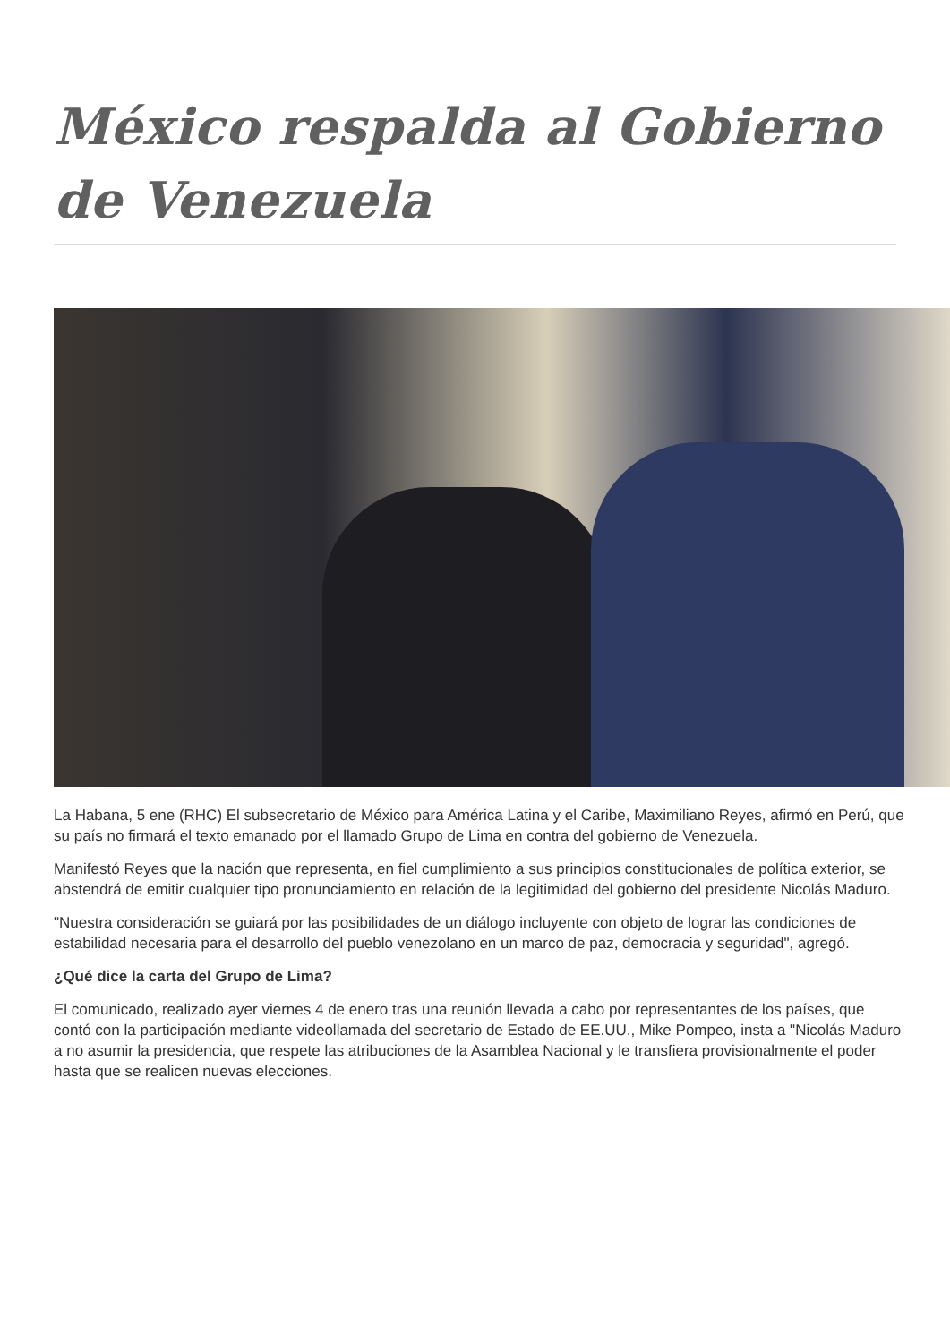México respalda al Gobierno de Venezuela
La Habana, 5 ene (RHC) El subsecretario de México para América Latina y el Caribe, Maximiliano Reyes, afirmó en Perú, que su país no firmará el texto emanado por el llamado Grupo de Lima en contra del gobierno de Venezuela.
Manifestó Reyes que la nación que representa, en fiel cumplimiento a sus principios constitucionales de política exterior, se abstendrá de emitir cualquier tipo pronunciamiento en relación de la legitimidad del gobierno del presidente Nicolás Maduro.
"Nuestra consideración se guiará por las posibilidades de un diálogo incluyente con objeto de lograr las condiciones de estabilidad necesaria para el desarrollo del pueblo venezolano en un marco de paz, democracia y seguridad", agregó.
¿Qué dice la carta del Grupo de Lima?
El comunicado, realizado ayer viernes 4 de enero tras una reunión llevada a cabo por representantes de los países, que contó con la participación mediante videollamada del secretario de Estado de EE.UU., Mike Pompeo, insta a "Nicolás Maduro a no asumir la presidencia, que respete las atribuciones de la Asamblea Nacional y le transfiera provisionalmente el poder hasta que se realicen nuevas elecciones.